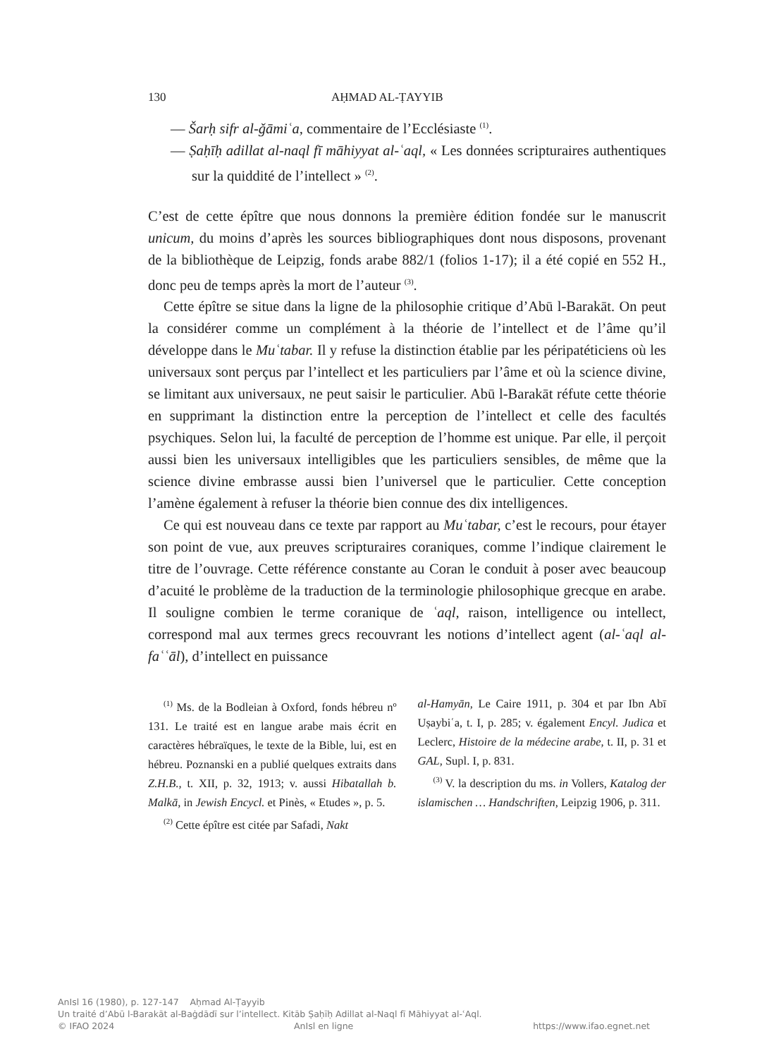130 AḤMAD AL-ṬAYYIB
— Šarḥ sifr al-ǧāmiʿa, commentaire de l’Ecclésiaste <sup>(1)</sup>.
— Ṣaḥīḥ adillat al-naql fī māhiyyat al-ʿaql, « Les données scripturaires authentiques sur la quiddité de l’intellect » <sup>(2)</sup>.
C’est de cette épître que nous donnons la première édition fondée sur le manuscrit unicum, du moins d’après les sources bibliographiques dont nous disposons, provenant de la bibliothèque de Leipzig, fonds arabe 882/1 (folios 1-17); il a été copié en 552 H., donc peu de temps après la mort de l’auteur <sup>(3)</sup>.
Cette épître se situe dans la ligne de la philosophie critique d’Abū l-Barakāt. On peut la considérer comme un complément à la théorie de l’intellect et de l’âme qu’il développe dans le Muʿtabar. Il y refuse la distinction établie par les péripatéticiens où les universaux sont perçus par l’intellect et les particuliers par l’âme et où la science divine, se limitant aux universaux, ne peut saisir le particulier. Abū l-Barakāt réfute cette théorie en supprimant la distinction entre la perception de l’intellect et celle des facultés psychiques. Selon lui, la faculté de perception de l’homme est unique. Par elle, il perçoit aussi bien les universaux intelligibles que les particuliers sensibles, de même que la science divine embrasse aussi bien l’universel que le particulier. Cette conception l’amène également à refuser la théorie bien connue des dix intelligences.
Ce qui est nouveau dans ce texte par rapport au Muʿtabar, c’est le recours, pour étayer son point de vue, aux preuves scripturaires coraniques, comme l’indique clairement le titre de l’ouvrage. Cette référence constante au Coran le conduit à poser avec beaucoup d’acuité le problème de la traduction de la terminologie philosophique grecque en arabe. Il souligne combien le terme coranique de ʿaql, raison, intelligence ou intellect, correspond mal aux termes grecs recouvrant les notions d’intellect agent (al-ʿaql al-faʿʿāl), d’intellect en puissance
<sup>(1)</sup> Ms. de la Bodleian à Oxford, fonds hébreu nº 131. Le traité est en langue arabe mais écrit en caractères hébraïques, le texte de la Bible, lui, est en hébreu. Poznanski en a publié quelques extraits dans Z.H.B., t. XII, p. 32, 1913; v. aussi Hibatallah b. Malkā, in Jewish Encycl. et Pinès, « Etudes », p. 5.
<sup>(2)</sup> Cette épître est citée par Safadi, Nakt
al-Hamyān, Le Caire 1911, p. 304 et par Ibn Abī Uṣaybiʿa, t. I, p. 285; v. également Encyl. Judica et Leclerc, Histoire de la médecine arabe, t. II, p. 31 et GAL, Supl. I, p. 831.
<sup>(3)</sup> V. la description du ms. in Vollers, Katalog der islamischen … Handschriften, Leipzig 1906, p. 311.
AnIsl 16 (1980), p. 127-147 Aḥmad Al-Ṭayyib
Un traité d’Abū l-Barakāt al-Baġdādī sur l’intellect. Kitāb Ṣaḥīḥ Adillat al-Naql fī Māhiyyat al-ʿAql.
© IFAO 2024 AnIsl en ligne https://www.ifao.egnet.net